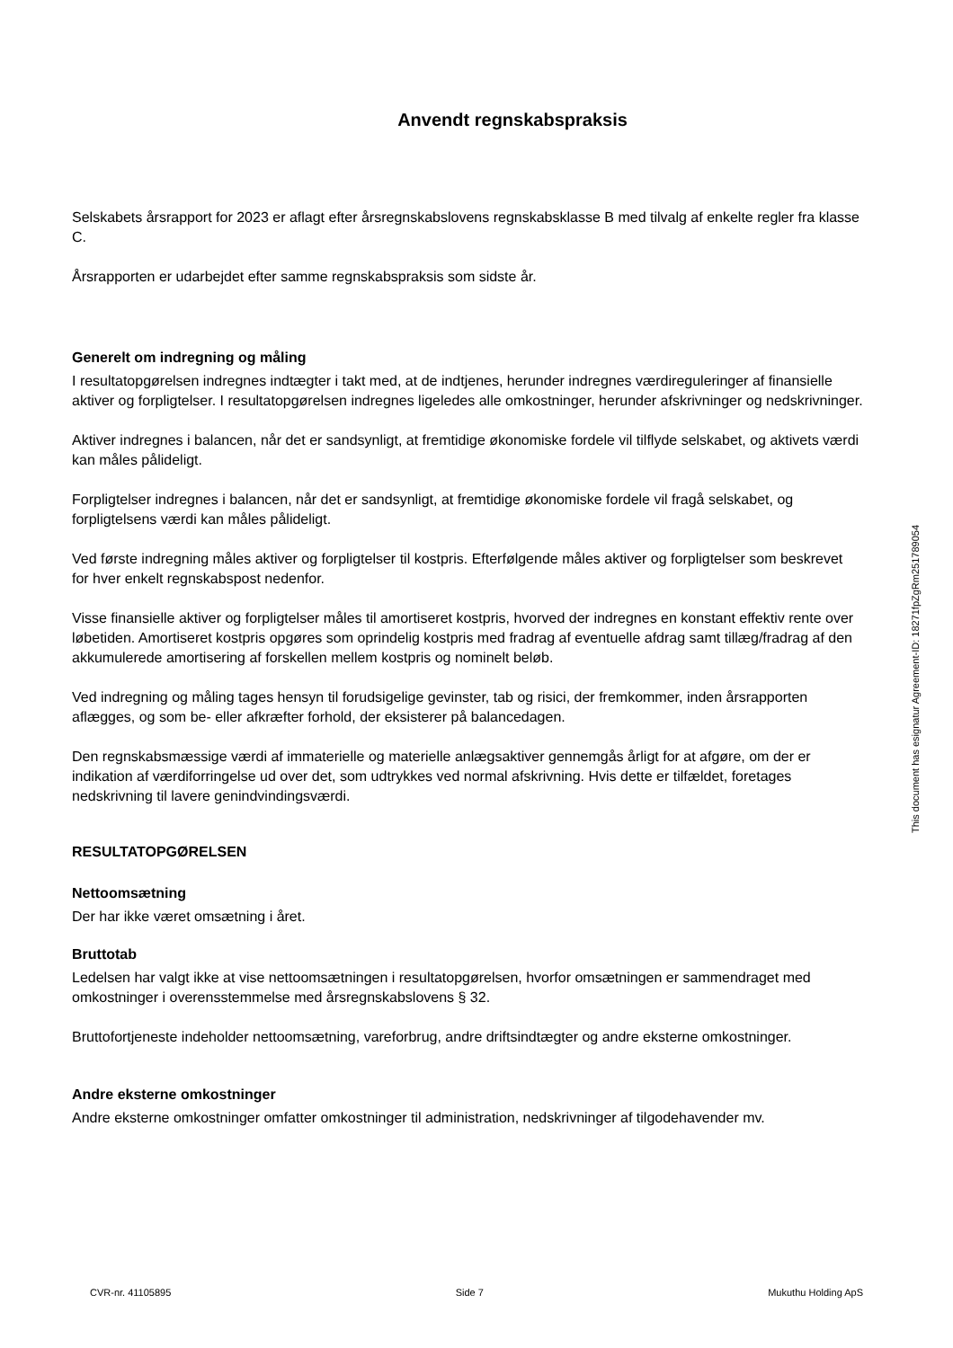Anvendt regnskabspraksis
Selskabets årsrapport for 2023 er aflagt efter årsregnskabslovens regnskabsklasse B med tilvalg af enkelte regler fra klasse C.
Årsrapporten er udarbejdet efter samme regnskabspraksis som sidste år.
Generelt om indregning og måling
I resultatopgørelsen indregnes indtægter i takt med, at de indtjenes, herunder indregnes værdireguleringer af finansielle aktiver og forpligtelser. I resultatopgørelsen indregnes ligeledes alle omkostninger, herunder afskrivninger og nedskrivninger.
Aktiver indregnes i balancen, når det er sandsynligt, at fremtidige økonomiske fordele vil tilflyde selskabet, og aktivets værdi kan måles pålideligt.
Forpligtelser indregnes i balancen, når det er sandsynligt, at fremtidige økonomiske fordele vil fragå selskabet, og forpligtelsens værdi kan måles pålideligt.
Ved første indregning måles aktiver og forpligtelser til kostpris. Efterfølgende måles aktiver og forpligtelser som beskrevet for hver enkelt regnskabspost nedenfor.
Visse finansielle aktiver og forpligtelser måles til amortiseret kostpris, hvorved der indregnes en konstant effektiv rente over løbetiden. Amortiseret kostpris opgøres som oprindelig kostpris med fradrag af eventuelle afdrag samt tillæg/fradrag af den akkumulerede amortisering af forskellen mellem kostpris og nominelt beløb.
Ved indregning og måling tages hensyn til forudsigelige gevinster, tab og risici, der fremkommer, inden årsrapporten aflægges, og som be- eller afkræfter forhold, der eksisterer på balancedagen.
Den regnskabsmæssige værdi af immaterielle og materielle anlægsaktiver gennemgås årligt for at afgøre, om der er indikation af værdiforringelse ud over det, som udtrykkes ved normal afskrivning. Hvis dette er tilfældet, foretages nedskrivning til lavere genindvindingsværdi.
RESULTATOPGØRELSEN
Nettoomsætning
Der har ikke været omsætning i året.
Bruttotab
Ledelsen har valgt ikke at vise nettoomsætningen i resultatopgørelsen, hvorfor omsætningen er sammendraget med omkostninger i overensstemmelse med årsregnskabslovens § 32.
Bruttofortjeneste indeholder nettoomsætning, vareforbrug, andre driftsindtægter og andre eksterne omkostninger.
Andre eksterne omkostninger
Andre eksterne omkostninger omfatter omkostninger til administration, nedskrivninger af tilgodehavender mv.
This document has esignatur Agreement-ID: 18271fpZgRm251789054
CVR-nr. 41105895 Side 7 Mukuthu Holding ApS